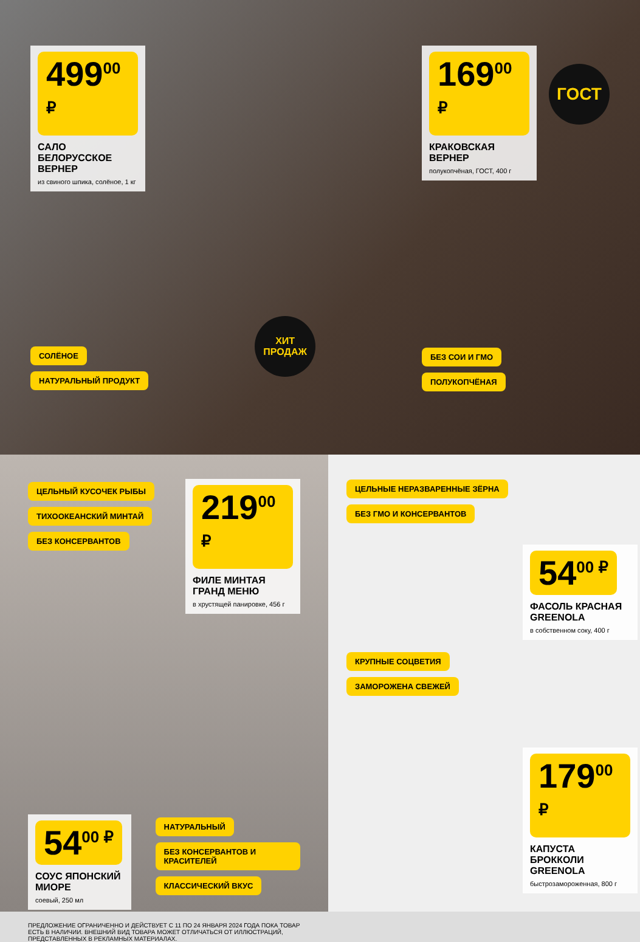499<sup>00 ₽</sup>
САЛО БЕЛОРУССКОЕ ВЕРНЕР
из свиного шпика, солёное, 1 кг
СОЛЁНОЕ
НАТУРАЛЬНЫЙ ПРОДУКТ
ХИТ
ПРОДАЖ
169<sup>00 ₽</sup>
КРАКОВСКАЯ ВЕРНЕР
полукопчёная, ГОСТ, 400 г
ГОСТ
БЕЗ СОИ И ГМО
ПОЛУКОПЧЁНАЯ
ЦЕЛЬНЫЙ КУСОЧЕК РЫБЫ
ТИХООКЕАНСКИЙ МИНТАЙ
БЕЗ КОНСЕРВАНТОВ
219<sup>00 ₽</sup>
ФИЛЕ МИНТАЯ ГРАНД МЕНЮ
в хрустящей панировке, 456 г
54<sup>00 ₽</sup>
СОУС ЯПОНСКИЙ МИОРЕ
соевый, 250 мл
НАТУРАЛЬНЫЙ
БЕЗ КОНСЕРВАНТОВ И КРАСИТЕЛЕЙ
КЛАССИЧЕСКИЙ ВКУС
ПРЕДЛОЖЕНИЕ ОГРАНИЧЕННО И ДЕЙСТВУЕТ С 11 ПО 24 ЯНВАРЯ 2024 ГОДА ПОКА ТОВАР ЕСТЬ В НАЛИЧИИ. ВНЕШНИЙ ВИД ТОВАРА МОЖЕТ ОТЛИЧАТЬСЯ ОТ ИЛЛЮСТРАЦИЙ, ПРЕДСТАВЛЕННЫХ В РЕКЛАМНЫХ МАТЕРИАЛАХ.
ЦЕЛЬНЫЕ НЕРАЗВАРЕННЫЕ ЗЁРНА
БЕЗ ГМО И КОНСЕРВАНТОВ
54<sup>00 ₽</sup>
ФАСОЛЬ КРАСНАЯ GREENOLA
в собственном соку, 400 г
КРУПНЫЕ СОЦВЕТИЯ
ЗАМОРОЖЕНА СВЕЖЕЙ
179<sup>00 ₽</sup>
КАПУСТА БРОККОЛИ GREENOLA
быстрозамороженная, 800 г